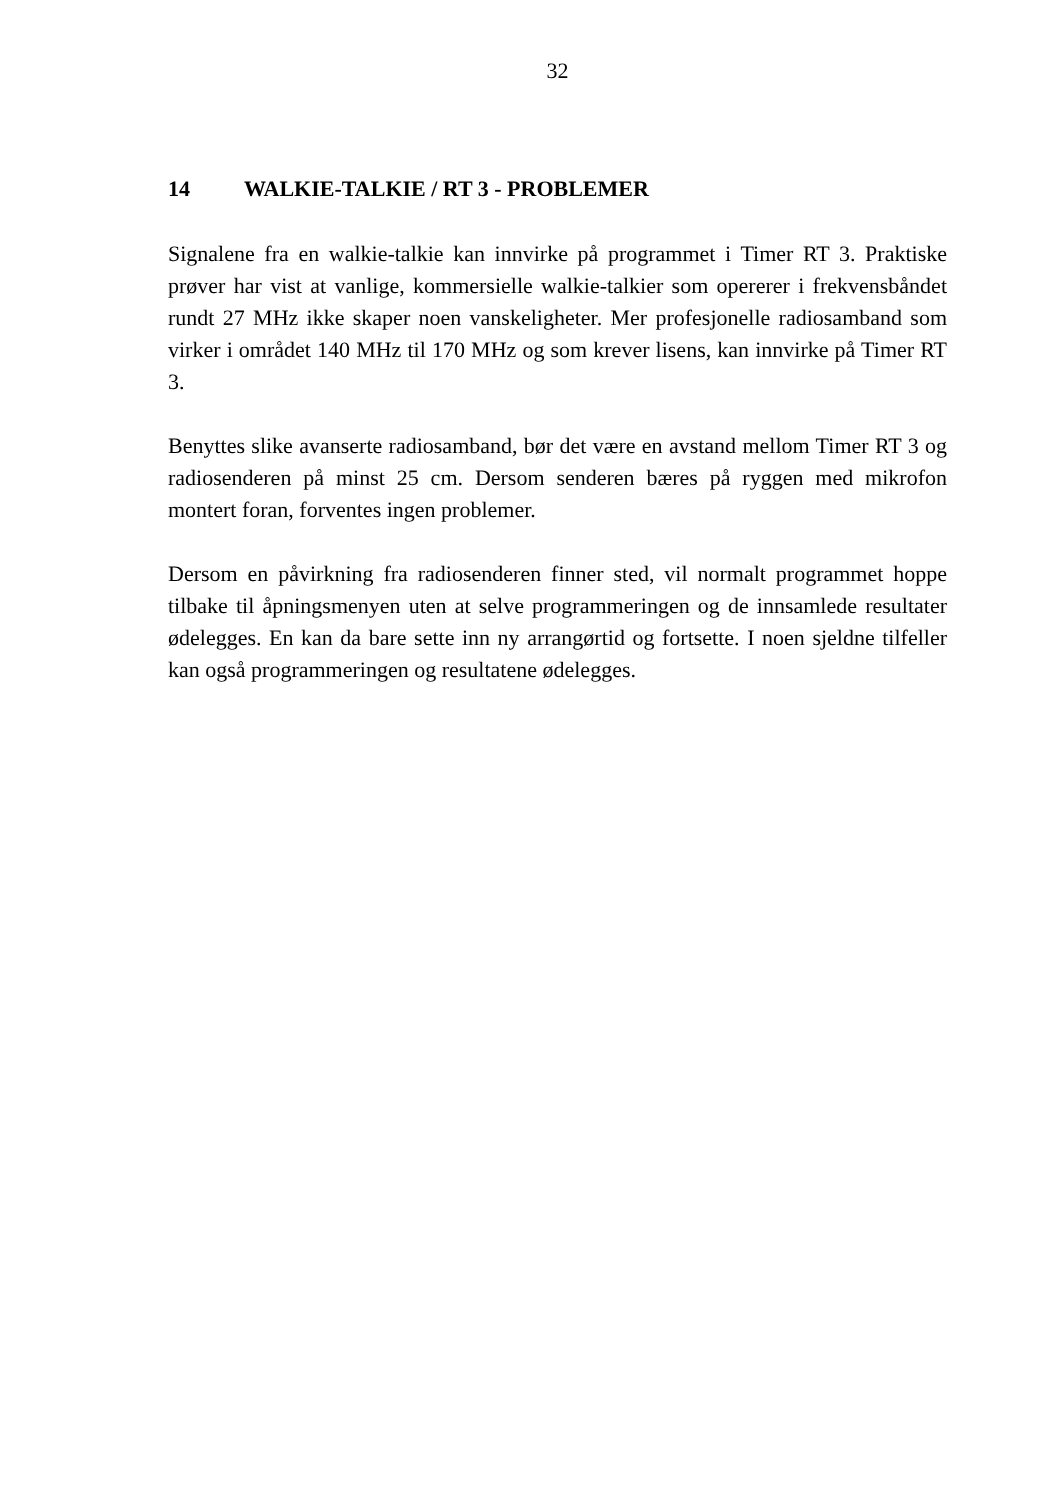32
14 WALKIE-TALKIE / RT 3 - PROBLEMER
Signalene fra en walkie-talkie kan innvirke på programmet i Timer RT 3. Praktiske prøver har vist at vanlige, kommersielle walkie-talkier som opererer i frekvensbåndet rundt 27 MHz ikke skaper noen vanskeligheter. Mer profesjonelle radiosamband som virker i området 140 MHz til 170 MHz og som krever lisens, kan innvirke på Timer RT 3.
Benyttes slike avanserte radiosamband, bør det være en avstand mellom Timer RT 3 og radiosenderen på minst 25 cm. Dersom senderen bæres på ryggen med mikrofon montert foran, forventes ingen problemer.
Dersom en påvirkning fra radiosenderen finner sted, vil normalt programmet hoppe tilbake til åpningsmenyen uten at selve programmeringen og de innsamlede resultater ødelegges. En kan da bare sette inn ny arrangørtid og fortsette. I noen sjeldne tilfeller kan også programmeringen og resultatene ødelegges.